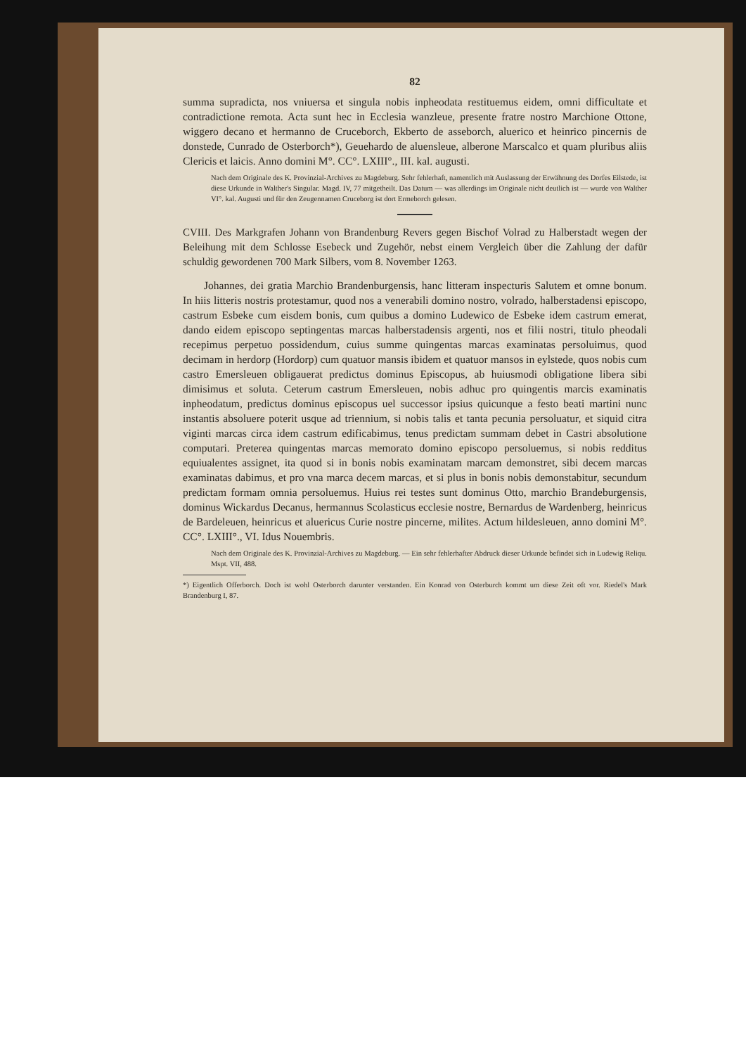82
summa supradicta, nos vniuersa et singula nobis inpheodata restituemus eidem, omni difficultate et contradictione remota. Acta sunt hec in Ecclesia wanzleue, presente fratre nostro Marchione Ottone, wiggero decano et hermanno de Cruceborch, Ekberto de asseborch, aluerico et heinrico pincernis de donstede, Cunrado de Osterborch*), Geuehardo de aluensleue, alberone Marscalco et quam pluribus aliis Clericis et laicis. Anno domini M°. CC°. LXIII°., III. kal. augusti.
Nach dem Originale des K. Provinzial-Archives zu Magdeburg. Sehr fehlerhaft, namentlich mit Auslassung der Erwähnung des Dorfes Eilstede, ist diese Urkunde in Walther's Singular. Magd. IV, 77 mitgetheilt. Das Datum — was allerdings im Originale nicht deutlich ist — wurde von Walther VI°. kal. Augusti und für den Zeugennamen Cruceborg ist dort Ermeborch gelesen.
CVIII. Des Markgrafen Johann von Brandenburg Revers gegen Bischof Volrad zu Halberstadt wegen der Beleihung mit dem Schlosse Esebeck und Zugehör, nebst einem Vergleich über die Zahlung der dafür schuldig gewordenen 700 Mark Silbers, vom 8. November 1263.
Johannes, dei gratia Marchio Brandenburgensis, hanc litteram inspecturis Salutem et omne bonum. In hiis litteris nostris protestamur, quod nos a venerabili domino nostro, volrado, halberstadensi episcopo, castrum Esbeke cum eisdem bonis, cum quibus a domino Ludewico de Esbeke idem castrum emerat, dando eidem episcopo septingentas marcas halberstadensis argenti, nos et filii nostri, titulo pheodali recepimus perpetuo possidendum, cuius summe quingentas marcas examinatas persoluimus, quod decimam in herdorp (Hordorp) cum quatuor mansis ibidem et quatuor mansos in eylstede, quos nobis cum castro Emersleuen obligauerat predictus dominus Episcopus, ab huiusmodi obligatione libera sibi dimisimus et soluta. Ceterum castrum Emersleuen, nobis adhuc pro quingentis marcis examinatis inpheodatum, predictus dominus episcopus uel successor ipsius quicunque a festo beati martini nunc instantis absoluere poterit usque ad triennium, si nobis talis et tanta pecunia persoluatur, et siquid citra viginti marcas circa idem castrum edificabimus, tenus predictam summam debet in Castri absolutione computari. Preterea quingentas marcas memorato domino episcopo persoluemus, si nobis redditus equiualentes assignet, ita quod si in bonis nobis examinatam marcam demonstret, sibi decem marcas examinatas dabimus, et pro vna marca decem marcas, et si plus in bonis nobis demonstabitur, secundum predictam formam omnia persoluemus. Huius rei testes sunt dominus Otto, marchio Brandeburgensis, dominus Wickardus Decanus, hermannus Scolasticus ecclesie nostre, Bernardus de Wardenberg, heinricus de Bardeleuen, heinricus et aluericus Curie nostre pincerne, milites. Actum hildesleuen, anno domini M°. CC°. LXIII°., VI. Idus Nouembris.
Nach dem Originale des K. Provinzial-Archives zu Magdeburg. — Ein sehr fehlerhafter Abdruck dieser Urkunde befindet sich in Ludewig Reliqu. Mspt. VII, 488.
*) Eigentlich Offerborch. Doch ist wohl Osterborch darunter verstanden. Ein Konrad von Osterburch kommt um diese Zeit oft vor. Riedel's Mark Brandenburg I, 87.